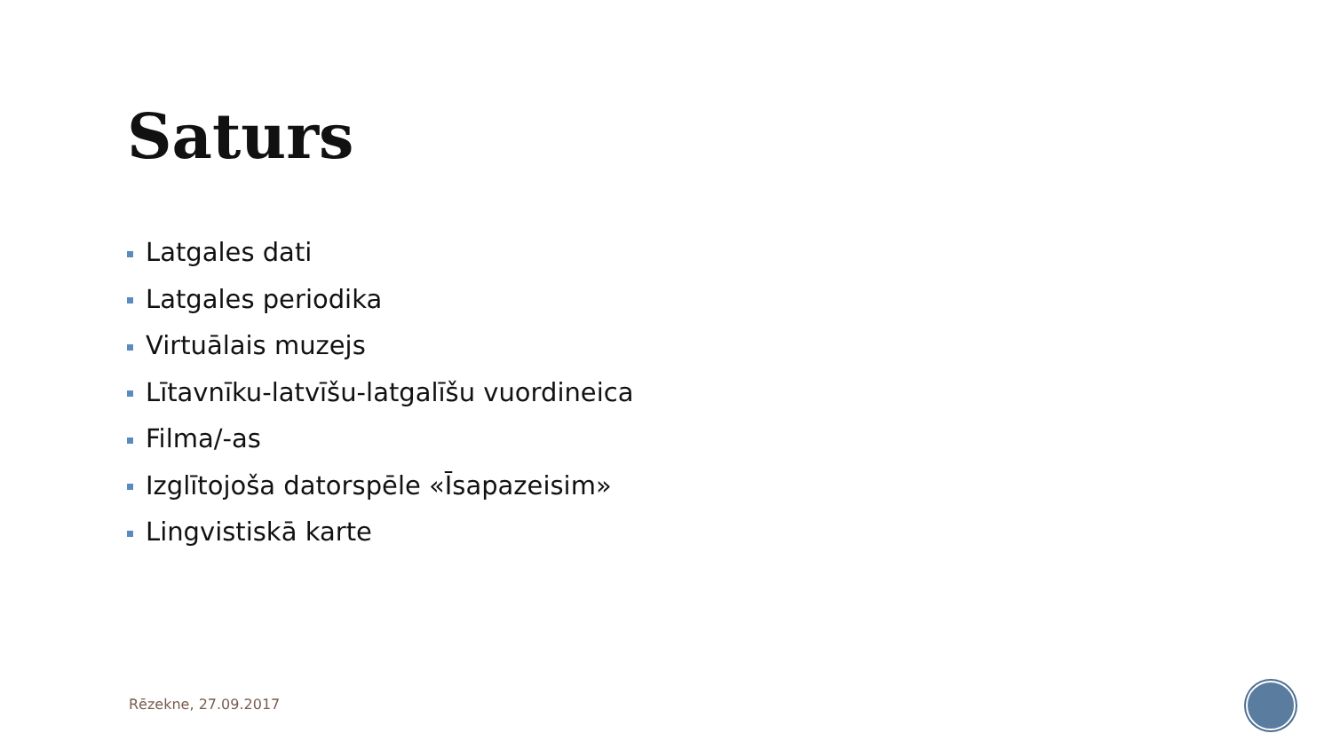Saturs
Latgales dati
Latgales periodika
Virtuālais muzejs
Lītavnīku-latvīšu-latgalīšu vuordineica
Filma/-as
Izglītojoša datorspēle «Īsapazeisim»
Lingvistiskā karte
Rēzekne, 27.09.2017